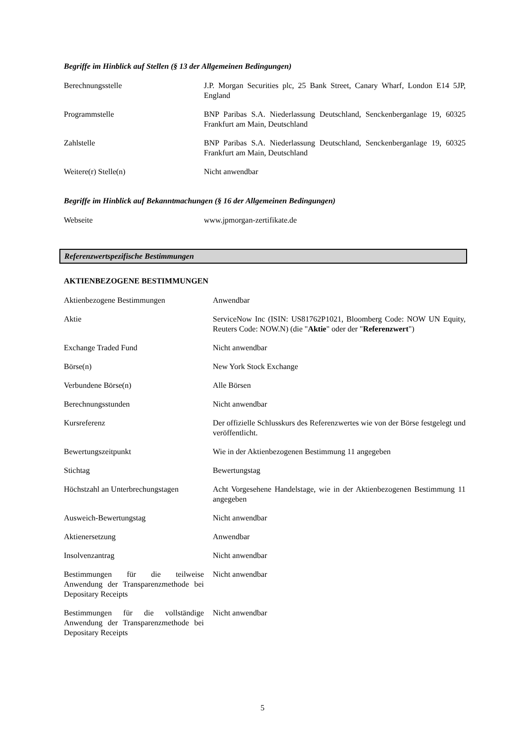Begriffe im Hinblick auf Stellen (§ 13 der Allgemeinen Bedingungen)
| Berechnungsstelle | J.P. Morgan Securities plc, 25 Bank Street, Canary Wharf, London E14 5JP, England |
| Programmstelle | BNP Paribas S.A. Niederlassung Deutschland, Senckenberganlage 19, 60325 Frankfurt am Main, Deutschland |
| Zahlstelle | BNP Paribas S.A. Niederlassung Deutschland, Senckenberganlage 19, 60325 Frankfurt am Main, Deutschland |
| Weitere(r) Stelle(n) | Nicht anwendbar |
Begriffe im Hinblick auf Bekanntmachungen (§ 16 der Allgemeinen Bedingungen)
| Webseite | www.jpmorgan-zertifikate.de |
Referenzwertspezifische Bestimmungen
AKTIENBEZOGENE BESTIMMUNGEN
| Aktienbezogene Bestimmungen | Anwendbar |
| Aktie | ServiceNow Inc (ISIN: US81762P1021, Bloomberg Code: NOW UN Equity, Reuters Code: NOW.N) (die " Aktie " oder der " Referenzwert ") |
| Exchange Traded Fund | Nicht anwendbar |
| Börse(n) | New York Stock Exchange |
| Verbundene Börse(n) | Alle Börsen |
| Berechnungsstunden | Nicht anwendbar |
| Kursreferenz | Der offizielle Schlusskurs des Referenzwertes wie von der Börse festgelegt und veröffentlicht. |
| Bewertungszeitpunkt | Wie in der Aktienbezogenen Bestimmung 11 angegeben |
| Stichtag | Bewertungstag |
| Höchstzahl an Unterbrechungstagen | Acht Vorgesehene Handelstage, wie in der Aktienbezogenen Bestimmung 11 angegeben |
| Ausweich-Bewertungstag | Nicht anwendbar |
| Aktienersetzung | Anwendbar |
| Insolvenzantrag | Nicht anwendbar |
| Bestimmungen für die teilweise Anwendung der Transparenzmethode bei Depositary Receipts | Nicht anwendbar |
| Bestimmungen für die vollständige Anwendung der Transparenzmethode bei Depositary Receipts | Nicht anwendbar |
5